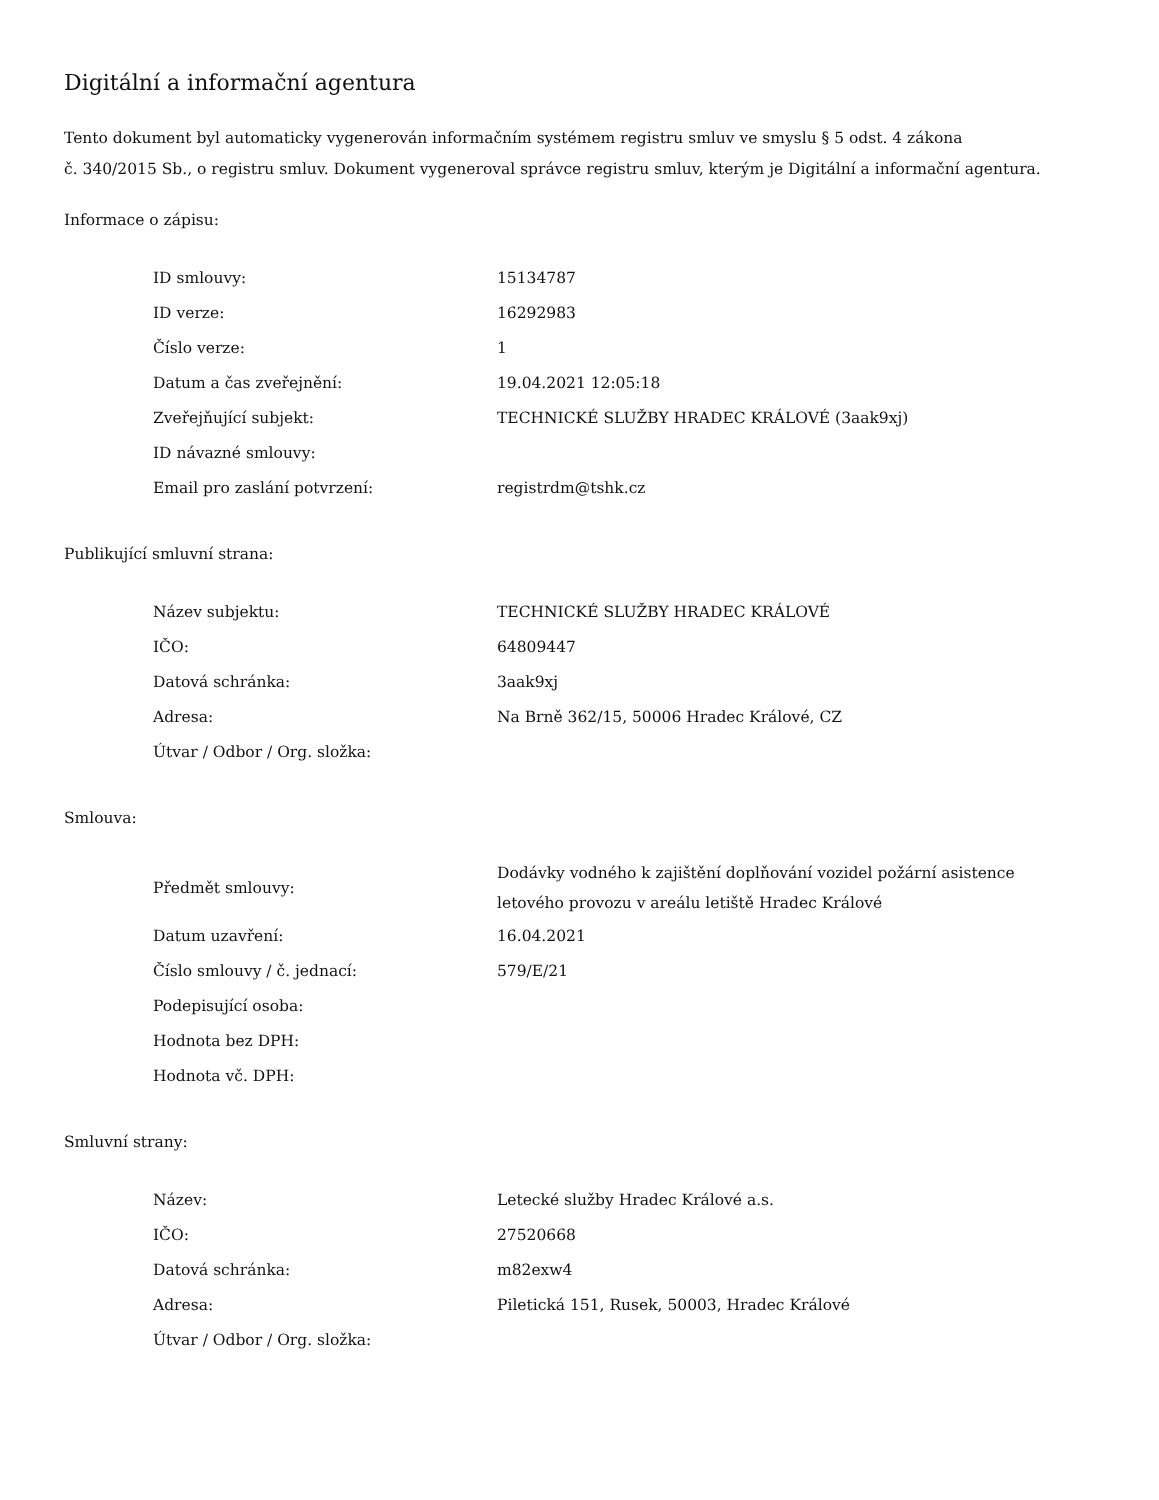Digitální a informační agentura
Tento dokument byl automaticky vygenerován informačním systémem registru smluv ve smyslu § 5 odst. 4 zákona
č. 340/2015 Sb., o registru smluv. Dokument vygeneroval správce registru smluv, kterým je Digitální a informační agentura.
Informace o zápisu:
| ID smlouvy: | 15134787 |
| ID verze: | 16292983 |
| Číslo verze: | 1 |
| Datum a čas zveřejnění: | 19.04.2021 12:05:18 |
| Zveřejňující subjekt: | TECHNICKÉ SLUŽBY HRADEC KRÁLOVÉ (3aak9xj) |
| ID návazné smlouvy: | |
| Email pro zaslání potvrzení: | registrdm@tshk.cz |
Publikující smluvní strana:
| Název subjektu: | TECHNICKÉ SLUŽBY HRADEC KRÁLOVÉ |
| IČO: | 64809447 |
| Datová schránka: | 3aak9xj |
| Adresa: | Na Brně 362/15, 50006 Hradec Králové, CZ |
| Útvar / Odbor / Org. složka: | |
Smlouva:
| Předmět smlouvy: | Dodávky vodného k zajištění doplňování vozidel požární asistence letového provozu v areálu letiště Hradec Králové |
| Datum uzavření: | 16.04.2021 |
| Číslo smlouvy / č. jednací: | 579/E/21 |
| Podepisující osoba: | |
| Hodnota bez DPH: | |
| Hodnota vč. DPH: | |
Smluvní strany:
| Název: | Letecké služby Hradec Králové a.s. |
| IČO: | 27520668 |
| Datová schránka: | m82exw4 |
| Adresa: | Piletická 151, Rusek, 50003, Hradec Králové |
| Útvar / Odbor / Org. složka: | |